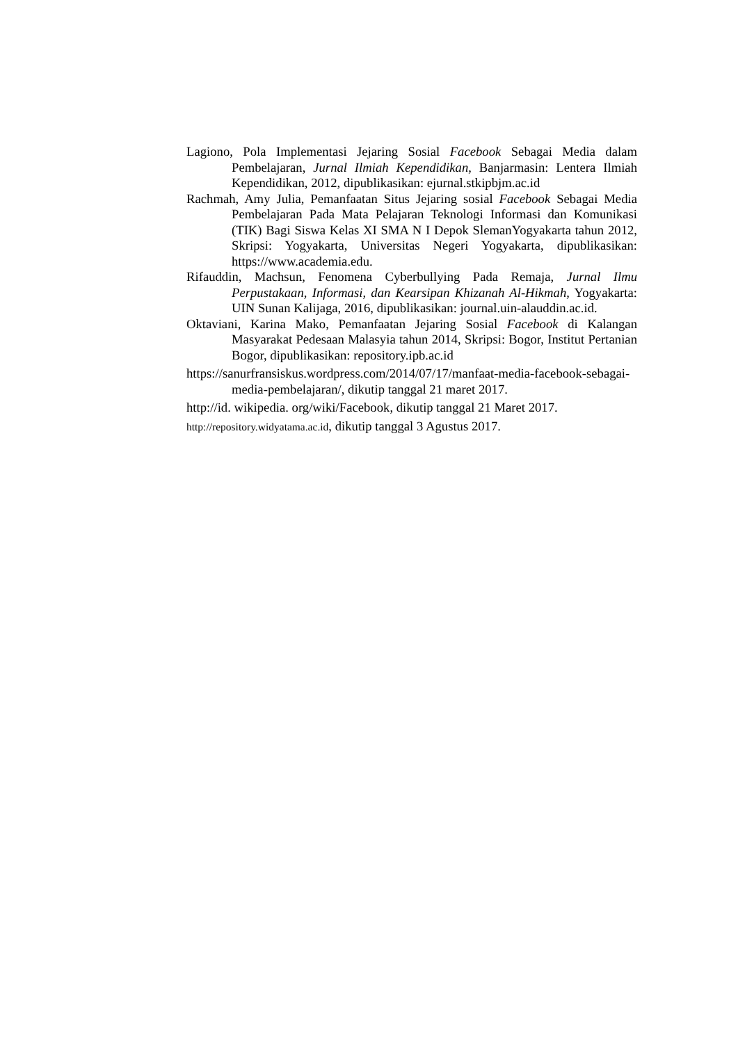Lagiono, Pola Implementasi Jejaring Sosial Facebook Sebagai Media dalam Pembelajaran, Jurnal Ilmiah Kependidikan, Banjarmasin: Lentera Ilmiah Kependidikan, 2012, dipublikasikan: ejurnal.stkipbjm.ac.id
Rachmah, Amy Julia, Pemanfaatan Situs Jejaring sosial Facebook Sebagai Media Pembelajaran Pada Mata Pelajaran Teknologi Informasi dan Komunikasi (TIK) Bagi Siswa Kelas XI SMA N I Depok SlemanYogyakarta tahun 2012, Skripsi: Yogyakarta, Universitas Negeri Yogyakarta, dipublikasikan: https://www.academia.edu.
Rifauddin, Machsun, Fenomena Cyberbullying Pada Remaja, Jurnal Ilmu Perpustakaan, Informasi, dan Kearsipan Khizanah Al-Hikmah, Yogyakarta: UIN Sunan Kalijaga, 2016, dipublikasikan: journal.uin-alauddin.ac.id.
Oktaviani, Karina Mako, Pemanfaatan Jejaring Sosial Facebook di Kalangan Masyarakat Pedesaan Malasyia tahun 2014, Skripsi: Bogor, Institut Pertanian Bogor, dipublikasikan: repository.ipb.ac.id
https://sanurfransiskus.wordpress.com/2014/07/17/manfaat-media-facebook-sebagai-media-pembelajaran/, dikutip tanggal 21 maret 2017.
http://id. wikipedia. org/wiki/Facebook, dikutip tanggal 21 Maret 2017.
http://repository.widyatama.ac.id, dikutip tanggal 3 Agustus 2017.